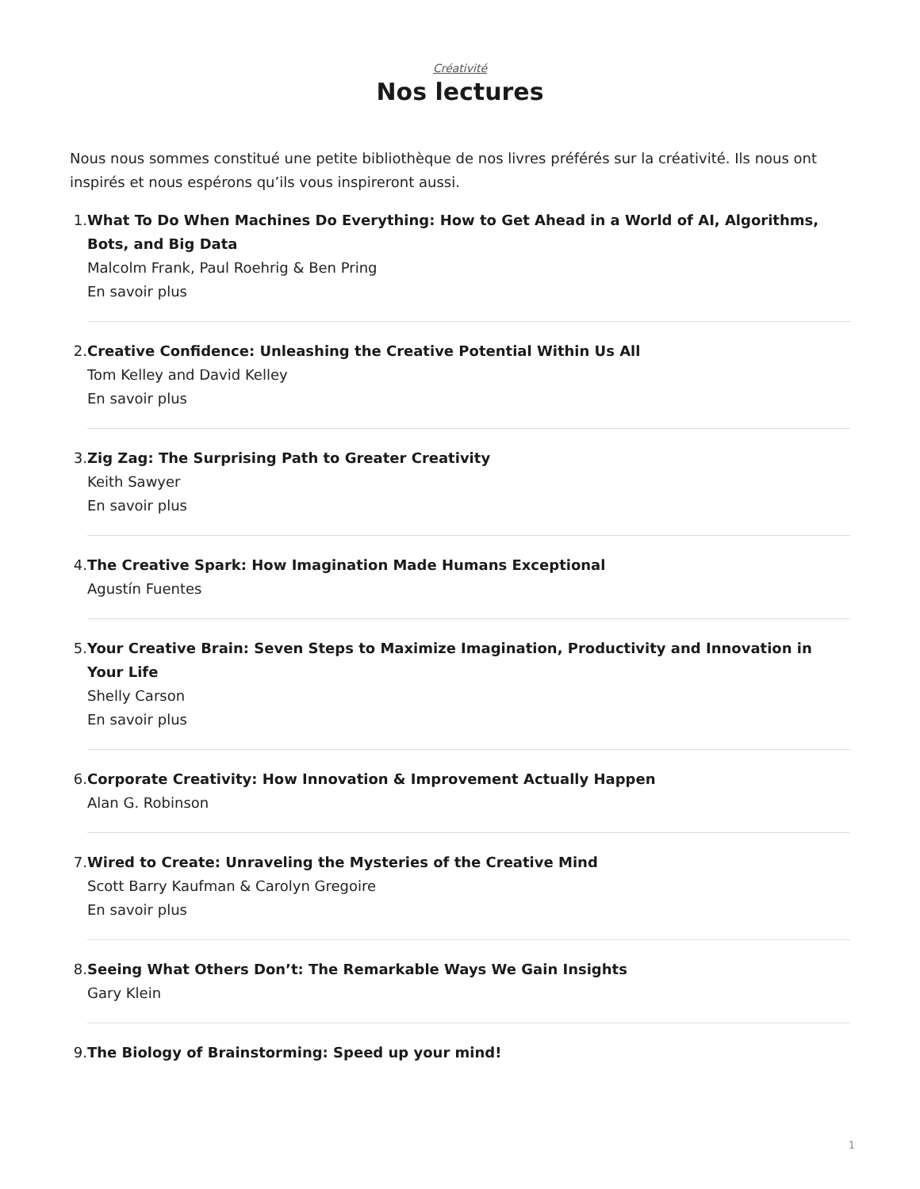Créativité
Nos lectures
Nous nous sommes constitué une petite bibliothèque de nos livres préférés sur la créativité. Ils nous ont inspirés et nous espérons qu’ils vous inspireront aussi.
1. What To Do When Machines Do Everything: How to Get Ahead in a World of AI, Algorithms, Bots, and Big Data
Malcolm Frank, Paul Roehrig & Ben Pring
En savoir plus
2. Creative Confidence: Unleashing the Creative Potential Within Us All
Tom Kelley and David Kelley
En savoir plus
3. Zig Zag: The Surprising Path to Greater Creativity
Keith Sawyer
En savoir plus
4. The Creative Spark: How Imagination Made Humans Exceptional
Agustín Fuentes
5. Your Creative Brain: Seven Steps to Maximize Imagination, Productivity and Innovation in Your Life
Shelly Carson
En savoir plus
6. Corporate Creativity: How Innovation & Improvement Actually Happen
Alan G. Robinson
7. Wired to Create: Unraveling the Mysteries of the Creative Mind
Scott Barry Kaufman & Carolyn Gregoire
En savoir plus
8. Seeing What Others Don’t: The Remarkable Ways We Gain Insights
Gary Klein
9. The Biology of Brainstorming: Speed up your mind!
1